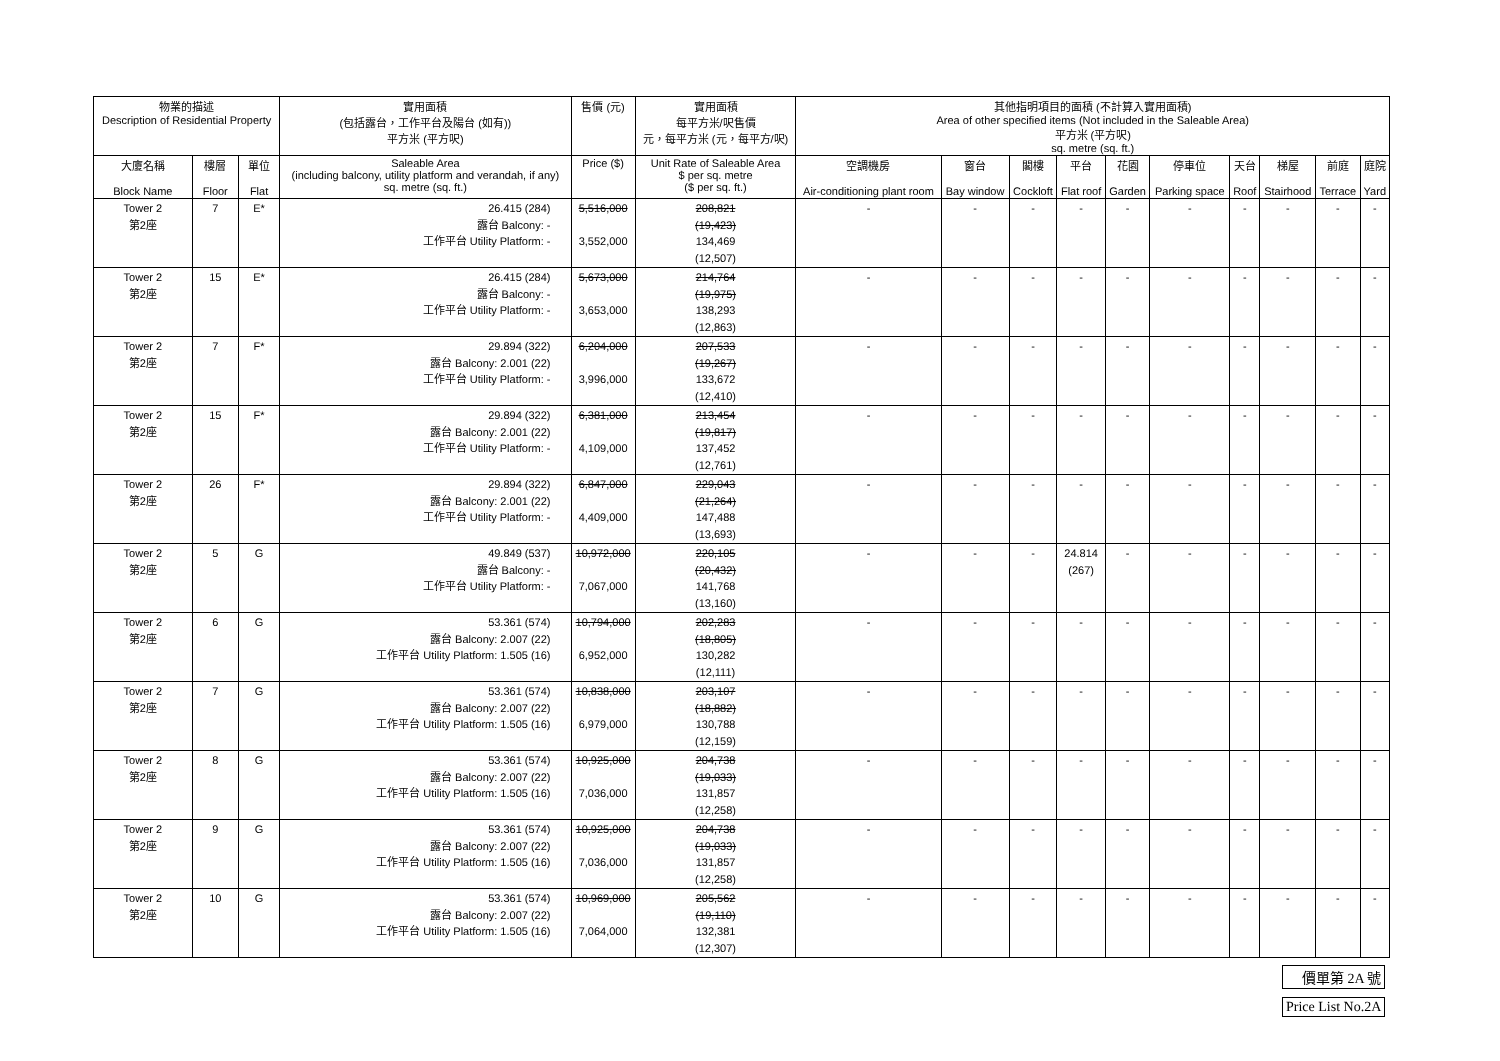| 物業的描述 Description of Residential Property | | | 實用面積 (包括露台，工作平台及陽台 (如有)) 平方米 (平方呎) | 售價 (元) | 實用面積 每平方米/呎售價 元，每平方米 (元，每平方/呎) | 其他指明項目的面積 (不計算入實用面積) Area of other specified items (Not included in the Saleable Area) 平方米 (平方呎) sq. metre (sq. ft.) | | | | | | | | | |
| --- | --- | --- | --- | --- | --- | --- | --- | --- | --- | --- | --- | --- | --- | --- | --- |
| 大廈名稱 Block Name | 樓層 Floor | 單位 Flat | Saleable Area (including balcony, utility platform and verandah, if any) sq. metre (sq. ft.) | Price ($) | Unit Rate of Saleable Area $ per sq. metre ($ per sq. ft.) | 空調機房 Air-conditioning plant room | 窗台 Bay window | 閣樓 Cockloft | 平台 Flat roof | 花園 Garden | 停車位 Parking space | 天台 Roof | 梯屋 Stairhood | 前庭 Terrace | 庭院 Yard |
| Tower 2 第2座 | 7 | E* | 26.415 (284) 露台 Balcony: - 工作平台 Utility Platform: - | 5,516,000 3,552,000 | 208,821 (19,423) 134,469 (12,507) | - | - | - | - | - | - | - | - | - | - |
| Tower 2 第2座 | 15 | E* | 26.415 (284) 露台 Balcony: - 工作平台 Utility Platform: - | 5,673,000 3,653,000 | 214,764 (19,975) 138,293 (12,863) | - | - | - | - | - | - | - | - | - | - |
| Tower 2 第2座 | 7 | F* | 29.894 (322) 露台 Balcony: 2.001 (22) 工作平台 Utility Platform: - | 6,204,000 3,996,000 | 207,533 (19,267) 133,672 (12,410) | - | - | - | - | - | - | - | - | - | - |
| Tower 2 第2座 | 15 | F* | 29.894 (322) 露台 Balcony: 2.001 (22) 工作平台 Utility Platform: - | 6,381,000 4,109,000 | 213,454 (19,817) 137,452 (12,761) | - | - | - | - | - | - | - | - | - | - |
| Tower 2 第2座 | 26 | F* | 29.894 (322) 露台 Balcony: 2.001 (22) 工作平台 Utility Platform: - | 6,847,000 4,409,000 | 229,043 (21,264) 147,488 (13,693) | - | - | - | - | - | - | - | - | - | - |
| Tower 2 第2座 | 5 | G | 49.849 (537) 露台 Balcony: - 工作平台 Utility Platform: - | 10,972,000 7,067,000 | 220,105 (20,432) 141,768 (13,160) | - | - | - | 24.814 (267) | - | - | - | - | - | - |
| Tower 2 第2座 | 6 | G | 53.361 (574) 露台 Balcony: 2.007 (22) 工作平台 Utility Platform: 1.505 (16) | 10,794,000 6,952,000 | 202,283 (18,805) 130,282 (12,111) | - | - | - | - | - | - | - | - | - | - |
| Tower 2 第2座 | 7 | G | 53.361 (574) 露台 Balcony: 2.007 (22) 工作平台 Utility Platform: 1.505 (16) | 10,838,000 6,979,000 | 203,107 (18,882) 130,788 (12,159) | - | - | - | - | - | - | - | - | - | - |
| Tower 2 第2座 | 8 | G | 53.361 (574) 露台 Balcony: 2.007 (22) 工作平台 Utility Platform: 1.505 (16) | 10,925,000 7,036,000 | 204,738 (19,033) 131,857 (12,258) | - | - | - | - | - | - | - | - | - | - |
| Tower 2 第2座 | 9 | G | 53.361 (574) 露台 Balcony: 2.007 (22) 工作平台 Utility Platform: 1.505 (16) | 10,925,000 7,036,000 | 204,738 (19,033) 131,857 (12,258) | - | - | - | - | - | - | - | - | - | - |
| Tower 2 第2座 | 10 | G | 53.361 (574) 露台 Balcony: 2.007 (22) 工作平台 Utility Platform: 1.505 (16) | 10,969,000 7,064,000 | 205,562 (19,110) 132,381 (12,307) | - | - | - | - | - | - | - | - | - | - |
價單第 2A 號
Price List No.2A